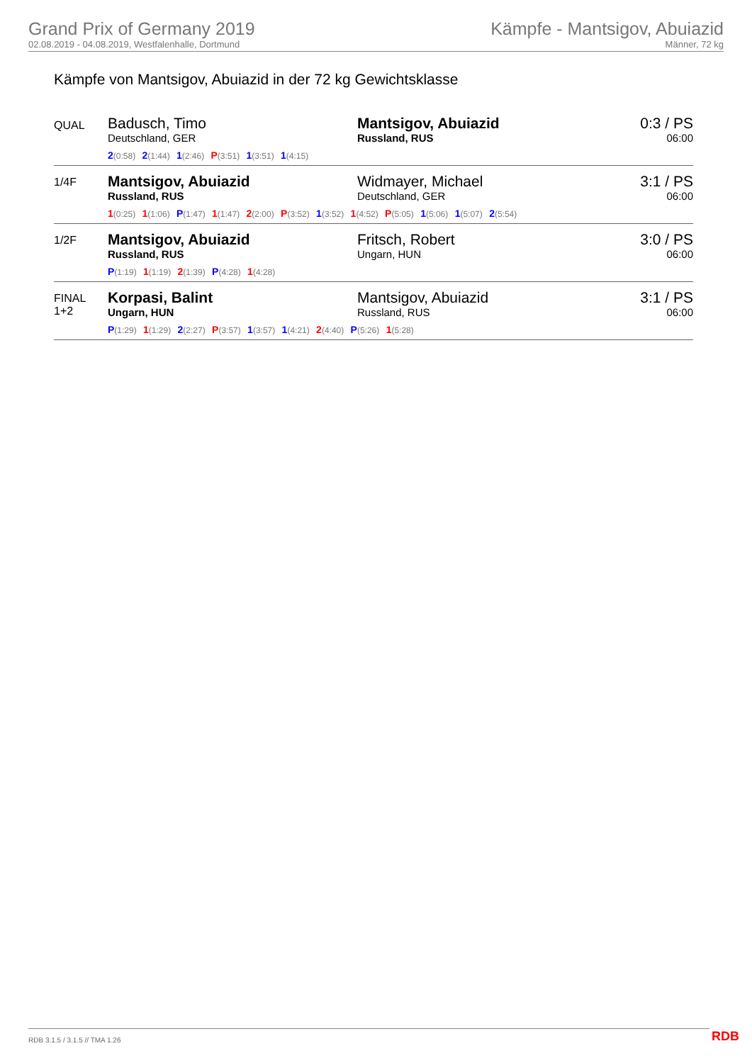Grand Prix of Germany 2019
02.08.2019 - 04.08.2019, Westfalenhalle, Dortmund
Kämpfe - Mantsigov, Abuiazid
Männer, 72 kg
Kämpfe von Mantsigov, Abuiazid in der 72 kg Gewichtsklasse
| QUAL | Badusch, Timo Deutschland, GER | Mantsigov, Abuiazid Russland, RUS | 0:3 / PS 06:00 |
| | 2 (0:58) 2 (1:44) 1 (2:46) P (3:51) 1 (3:51) 1 (4:15) | | |
| 1/4F | Mantsigov, Abuiazid Russland, RUS | Widmayer, Michael Deutschland, GER | 3:1 / PS 06:00 |
| | 1 (0:25) 1 (1:06) P (1:47) 1 (1:47) 2 (2:00) P (3:52) 1 (3:52) 1 (4:52) P (5:05) 1 (5:06) 1 (5:07) 2 (5:54) | | |
| 1/2F | Mantsigov, Abuiazid Russland, RUS | Fritsch, Robert Ungarn, HUN | 3:0 / PS 06:00 |
| | P (1:19) 1 (1:19) 2 (1:39) P (4:28) 1 (4:28) | | |
| FINAL 1+2 | Korpasi, Balint Ungarn, HUN | Mantsigov, Abuiazid Russland, RUS | 3:1 / PS 06:00 |
| | P (1:29) 1 (1:29) 2 (2:27) P (3:57) 1 (3:57) 1 (4:21) 2 (4:40) P (5:26) 1 (5:28) | | |
RDB 3.1.5 / 3.1.5 // TMA 1.26 RDB